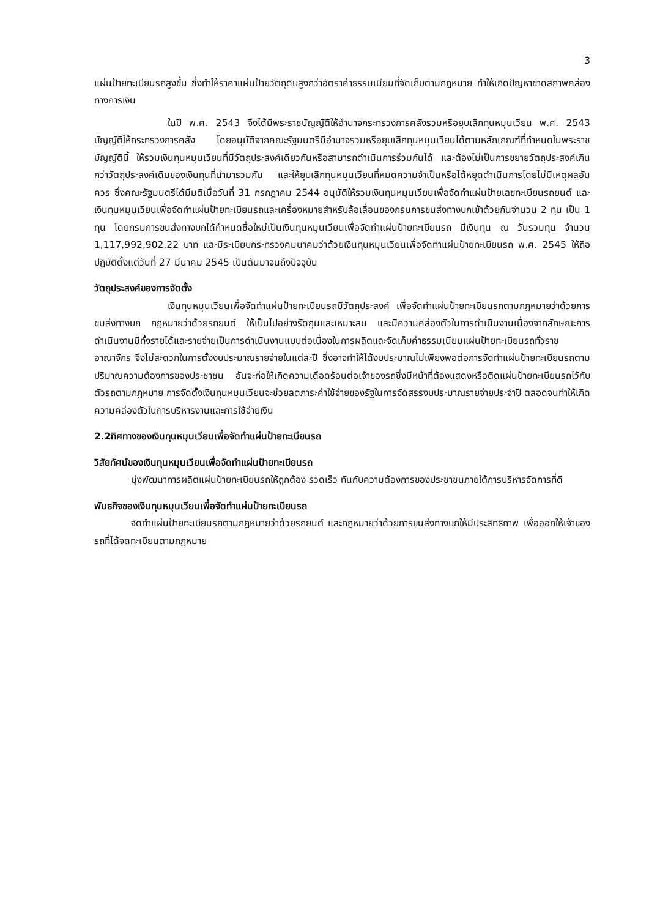3
แผ่นป้ายทะเบียนรถสูงขึ้น ซึ่งทำให้ราคาแผ่นป้ายวัตถุดิบสูงกว่าอัตราค่าธรรมเนียมที่จัดเก็บตามกฎหมาย ทำให้เกิดปัญหาขาดสภาพคล่องทางการเงิน
ในปี พ.ศ. 2543 จึงได้มีพระราชบัญญัติให้อำนาจกระทรวงการคลังรวมหรือยุบเลิกทุนหมุนเวียน พ.ศ. 2543 บัญญัติให้กระทรวงการคลัง โดยอนุมัติจากคณะรัฐมนตรีมีอำนาจรวมหรือยุบเลิกทุนหมุนเวียนได้ตามหลักเกณฑ์ที่กำหนดในพระราชบัญญัตินี้ ให้รวมเงินทุนหมุนเวียนที่มีวัตถุประสงค์เดียวกันหรือสามารถดำเนินการร่วมกันได้ และต้องไม่เป็นการขยายวัตถุประสงค์เกินกว่าวัตถุประสงค์เดิมของเงินทุนที่นำมารวมกัน และให้ยุบเลิกทุนหมุนเวียนที่หมดความจำเป็นหรือได้หยุดดำเนินการโดยไม่มีเหตุผลอันควร ซึ่งคณะรัฐมนตรีได้มีมติเมื่อวันที่ 31 กรกฎาคม 2544 อนุมัติให้รวมเงินทุนหมุนเวียนเพื่อจัดทำแผ่นป้ายเลขทะเบียนรถยนต์ และเงินทุนหมุนเวียนเพื่อจัดทำแผ่นป้ายทะเบียนรถและเครื่องหมายสำหรับล้อเลื่อนของกรมการขนส่งทางบกเข้าด้วยกันจำนวน 2 ทุน เป็น 1 ทุน โดยกรมการขนส่งทางบกได้กำหนดชื่อใหม่เป็นเงินทุนหมุนเวียนเพื่อจัดทำแผ่นป้ายทะเบียนรถ มีเงินทุน ณ วันรวมทุน จำนวน 1,117,992,902.22 บาท และมีระเบียบกระทรวงคมนาคมว่าด้วยเงินทุนหมุนเวียนเพื่อจัดทำแผ่นป้ายทะเบียนรถ พ.ศ. 2545 ให้ถือปฏิบัติตั้งแต่วันที่ 27 มีนาคม 2545 เป็นต้นมาจนถึงปัจจุบัน
วัตถุประสงค์ของการจัดตั้ง
เงินทุนหมุนเวียนเพื่อจัดทำแผ่นป้ายทะเบียนรถมีวัตถุประสงค์ เพื่อจัดทำแผ่นป้ายทะเบียนรถตามกฎหมายว่าด้วยการขนส่งทางบก กฎหมายว่าด้วยรถยนต์ ให้เป็นไปอย่างรัดกุมและเหมาะสม และมีความคล่องตัวในการดำเนินงานเนื่องจากลักษณะการดำเนินงานมีทั้งรายได้และรายจ่ายเป็นการดำเนินงานแบบต่อเนื่องในการผลิตและจัดเก็บค่าธรรมเนียมแผ่นป้ายทะเบียนรถทั่วราชอาณาจักร จึงไม่สะดวกในการตั้งงบประมาณรายจ่ายในแต่ละปี ซึ่งอาจทำให้ได้งบประมาณไม่เพียงพอต่อการจัดทำแผ่นป้ายทะเบียนรถตามปริมาณความต้องการของประชาชน อันจะก่อให้เกิดความเดือดร้อนต่อเจ้าของรถซึ่งมีหน้าที่ต้องแสดงหรือติดแผ่นป้ายทะเบียนรถไว้กับตัวรถตามกฎหมาย การจัดตั้งเงินทุนหมุนเวียนจะช่วยลดภาระค่าใช้จ่ายของรัฐในการจัดสรรงบประมาณรายจ่ายประจำปี ตลอดจนทำให้เกิดความคล่องตัวในการบริหารงานและการใช้จ่ายเงิน
2.2ทิศทางของเงินทุนหมุนเวียนเพื่อจัดทำแผ่นป้ายทะเบียนรถ
วิสัยทัศน์ของเงินทุนหมุนเวียนเพื่อจัดทำแผ่นป้ายทะเบียนรถ
มุ่งพัฒนาการผลิตแผ่นป้ายทะเบียนรถให้ถูกต้อง รวดเร็ว ทันกับความต้องการของประชาชนภายใต้การบริหารจัดการที่ดี
พันธกิจของเงินทุนหมุนเวียนเพื่อจัดทำแผ่นป้ายทะเบียนรถ
จัดทำแผ่นป้ายทะเบียนรถตามกฎหมายว่าด้วยรถยนต์ และกฎหมายว่าด้วยการขนส่งทางบกให้มีประสิทธิภาพ เพื่อออกให้เจ้าของรถที่ได้จดทะเบียนตามกฎหมาย